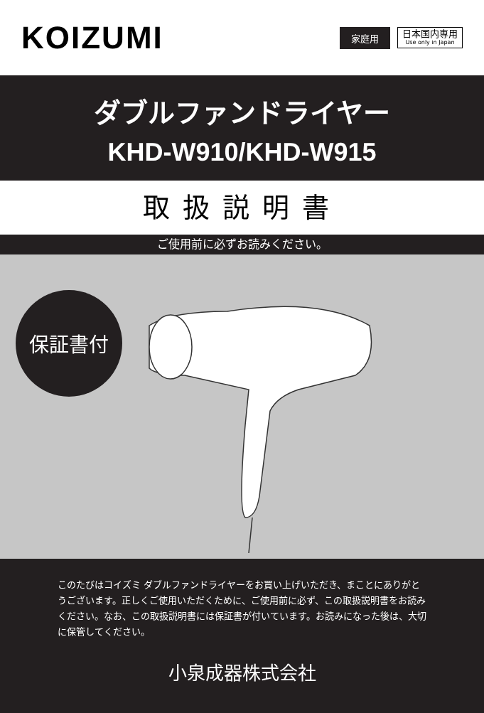KOIZUMI
家庭用
日本国内専用
Use only in Japan
ダブルファンドライヤー
KHD-W910/KHD-W915
取扱説明書
ご使用前に必ずお読みください。
保証書付
このたびはコイズミ ダブルファンドライヤーをお買い上げいただき、まことにありがとうございます。正しくご使用いただくために、ご使用前に必ず、この取扱説明書をお読みください。なお、この取扱説明書には保証書が付いています。お読みになった後は、大切に保管してください。
小泉成器株式会社